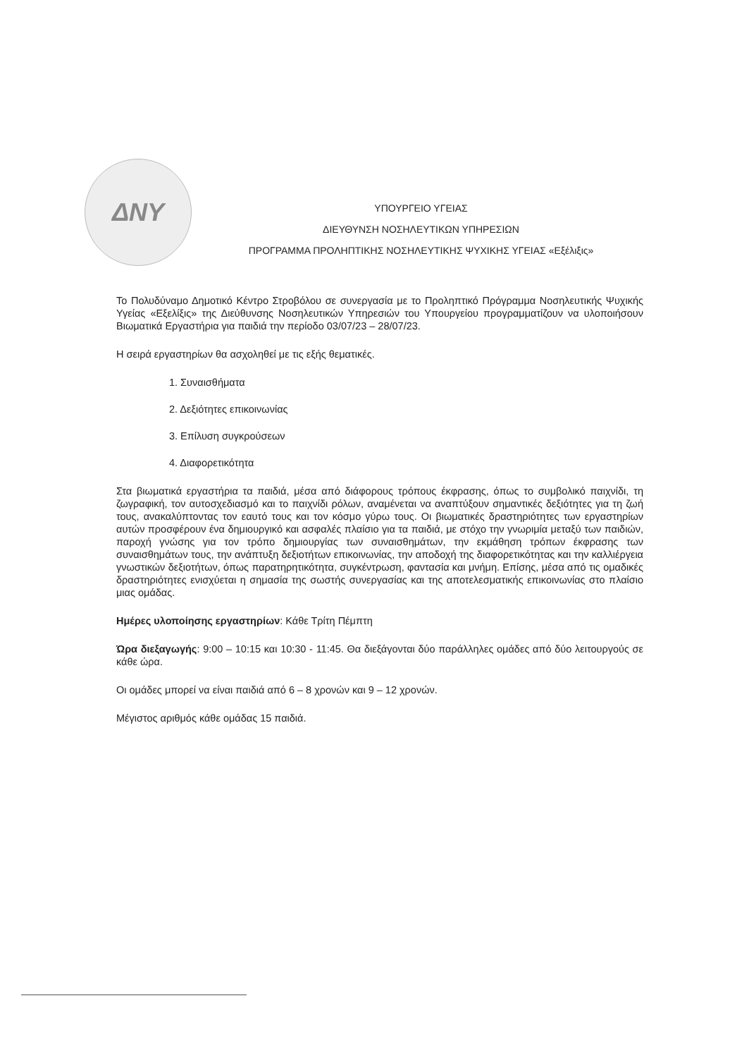ΔΝΥ
ΥΠΟΥΡΓΕΙΟ ΥΓΕΙΑΣ
ΔΙΕΥΘΥΝΣΗ ΝΟΣΗΛΕΥΤΙΚΩΝ ΥΠΗΡΕΣΙΩΝ
ΠΡΟΓΡΑΜΜΑ ΠΡΟΛΗΠΤΙΚΗΣ ΝΟΣΗΛΕΥΤΙΚΗΣ ΨΥΧΙΚΗΣ ΥΓΕΙΑΣ «Εξέλιξις»
Το Πολυδύναμο Δημοτικό Κέντρο Στροβόλου σε συνεργασία με το Προληπτικό Πρόγραμμα Νοσηλευτικής Ψυχικής Υγείας «Εξελίξις» της Διεύθυνσης Νοσηλευτικών Υπηρεσιών του Υπουργείου προγραμματίζουν να υλοποιήσουν Βιωματικά Εργαστήρια για παιδιά την περίοδο 03/07/23 – 28/07/23.
Η σειρά εργαστηρίων θα ασχοληθεί με τις εξής θεματικές.
1. Συναισθήματα
2. Δεξιότητες επικοινωνίας
3. Επίλυση συγκρούσεων
4. Διαφορετικότητα
Στα βιωματικά εργαστήρια τα παιδιά, μέσα από διάφορους τρόπους έκφρασης, όπως το συμβολικό παιχνίδι, τη ζωγραφική, τον αυτοσχεδιασμό και το παιχνίδι ρόλων, αναμένεται να αναπτύξουν σημαντικές δεξιότητες για τη ζωή τους, ανακαλύπτοντας τον εαυτό τους και τον κόσμο γύρω τους. Οι βιωματικές δραστηριότητες των εργαστηρίων αυτών προσφέρουν ένα δημιουργικό και ασφαλές πλαίσιο για τα παιδιά, με στόχο την γνωριμία μεταξύ των παιδιών, παροχή γνώσης για τον τρόπο δημιουργίας των συναισθημάτων, την εκμάθηση τρόπων έκφρασης των συναισθημάτων τους, την ανάπτυξη δεξιοτήτων επικοινωνίας, την αποδοχή της διαφορετικότητας και την καλλιέργεια γνωστικών δεξιοτήτων, όπως παρατηρητικότητα, συγκέντρωση, φαντασία και μνήμη. Επίσης, μέσα από τις ομαδικές δραστηριότητες ενισχύεται η σημασία της σωστής συνεργασίας και της αποτελεσματικής επικοινωνίας στο πλαίσιο μιας ομάδας.
Ημέρες υλοποίησης εργαστηρίων: Κάθε Τρίτη Πέμπτη
Ώρα διεξαγωγής: 9:00 – 10:15 και 10:30 - 11:45. Θα διεξάγονται δύο παράλληλες ομάδες από δύο λειτουργούς σε κάθε ώρα.
Οι ομάδες μπορεί να είναι παιδιά από 6 – 8 χρονών και 9 – 12 χρονών.
Μέγιστος αριθμός κάθε ομάδας 15 παιδιά.